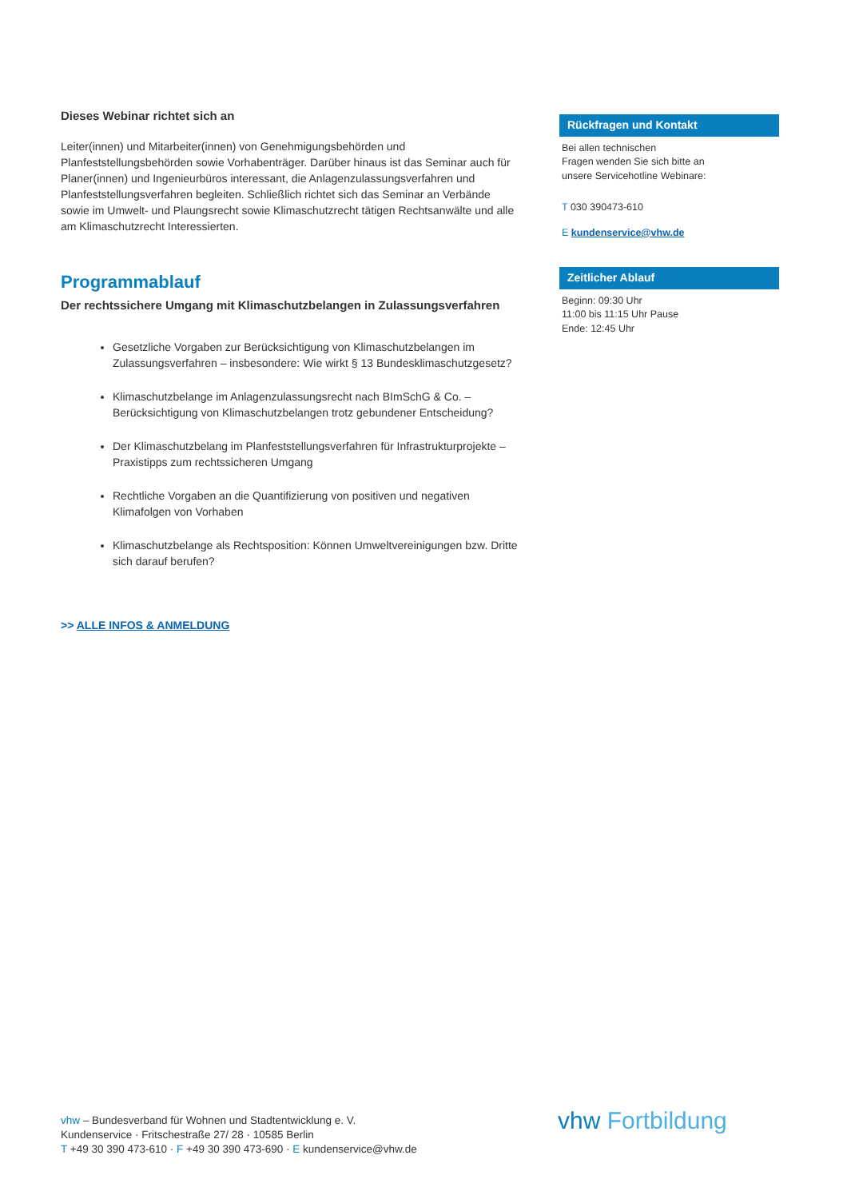Dieses Webinar richtet sich an
Leiter(innen) und Mitarbeiter(innen) von Genehmigungsbehörden und Planfeststellungsbehörden sowie Vorhabenträger. Darüber hinaus ist das Seminar auch für Planer(innen) und Ingenieurbüros interessant, die Anlagenzulassungsverfahren und Planfeststellungsverfahren begleiten. Schließlich richtet sich das Seminar an Verbände sowie im Umwelt- und Plaungsrecht sowie Klimaschutzrecht tätigen Rechtsanwälte und alle am Klimaschutzrecht Interessierten.
Programmablauf
Der rechtssichere Umgang mit Klimaschutzbelangen in Zulassungsverfahren
Gesetzliche Vorgaben zur Berücksichtigung von Klimaschutzbelangen im Zulassungsverfahren – insbesondere: Wie wirkt § 13 Bundesklimaschutzgesetz?
Klimaschutzbelange im Anlagenzulassungsrecht nach BImSchG & Co. – Berücksichtigung von Klimaschutzbelangen trotz gebundener Entscheidung?
Der Klimaschutzbelang im Planfeststellungsverfahren für Infrastrukturprojekte – Praxistipps zum rechtssicheren Umgang
Rechtliche Vorgaben an die Quantifizierung von positiven und negativen Klimafolgen von Vorhaben
Klimaschutzbelange als Rechtsposition: Können Umweltvereinigungen bzw. Dritte sich darauf berufen?
>> ALLE INFOS & ANMELDUNG
Rückfragen und Kontakt
Bei allen technischen
Fragen wenden Sie sich bitte an
unsere Servicehotline Webinare:
T 030 390473-610
E kundenservice@vhw.de
Zeitlicher Ablauf
Beginn: 09:30 Uhr
11:00 bis 11:15 Uhr Pause
Ende: 12:45 Uhr
vhw – Bundesverband für Wohnen und Stadtentwicklung e. V.
Kundenservice · Fritschestraße 27/ 28 · 10585 Berlin
T +49 30 390 473-610 · F +49 30 390 473-690 · E kundenservice@vhw.de
vhw Fortbildung